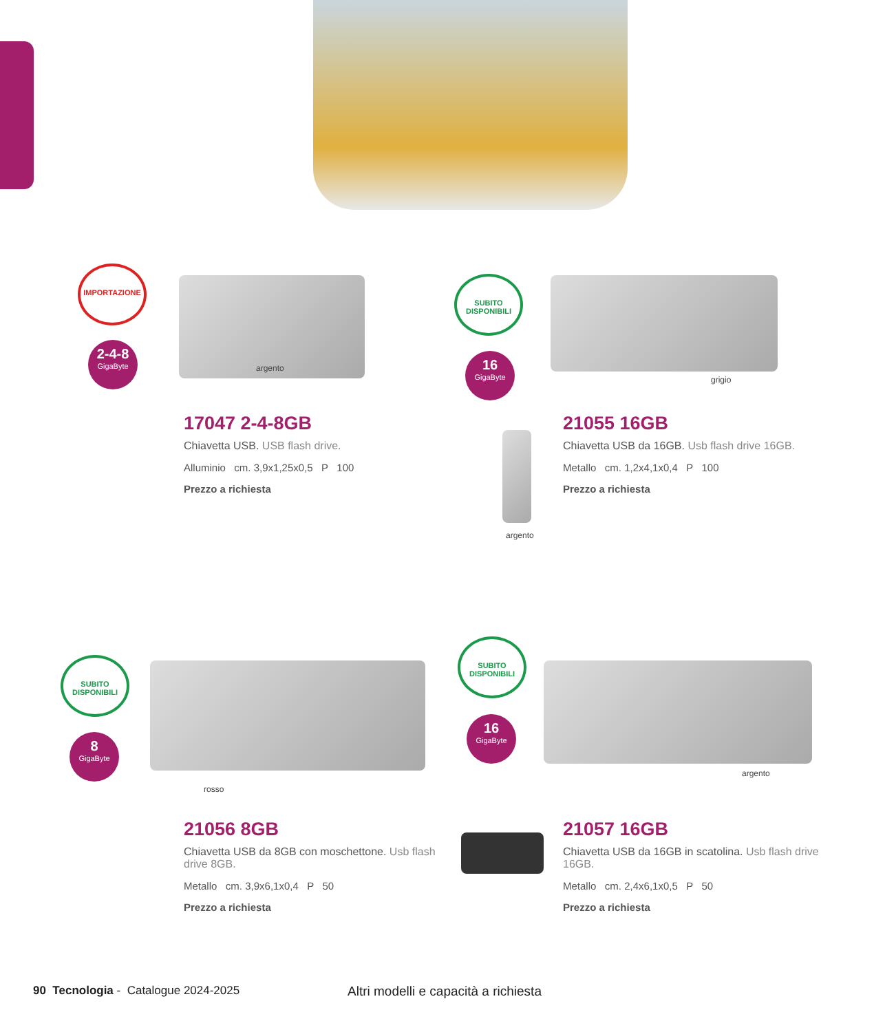IMPORTAZIONE
2-4-8
GigaByte
argento
17047 2-4-8GB
Chiavetta USB. USB flash drive.
Alluminio cm. 3,9x1,25x0,5 P 100
Prezzo a richiesta
SUBITO DISPONIBILI
16
GigaByte
grigio
argento
21055 16GB
Chiavetta USB da 16GB. Usb flash drive 16GB.
Metallo cm. 1,2x4,1x0,4 P 100
Prezzo a richiesta
SUBITO DISPONIBILI
8
GigaByte
rosso
21056 8GB
Chiavetta USB da 8GB con moschettone. Usb flash drive 8GB.
Metallo cm. 3,9x6,1x0,4 P 50
Prezzo a richiesta
SUBITO DISPONIBILI
16
GigaByte
argento
21057 16GB
Chiavetta USB da 16GB in scatolina. Usb flash drive 16GB.
Metallo cm. 2,4x6,1x0,5 P 50
Prezzo a richiesta
90 Tecnologia - Catalogue 2024-2025
Altri modelli e capacità a richiesta